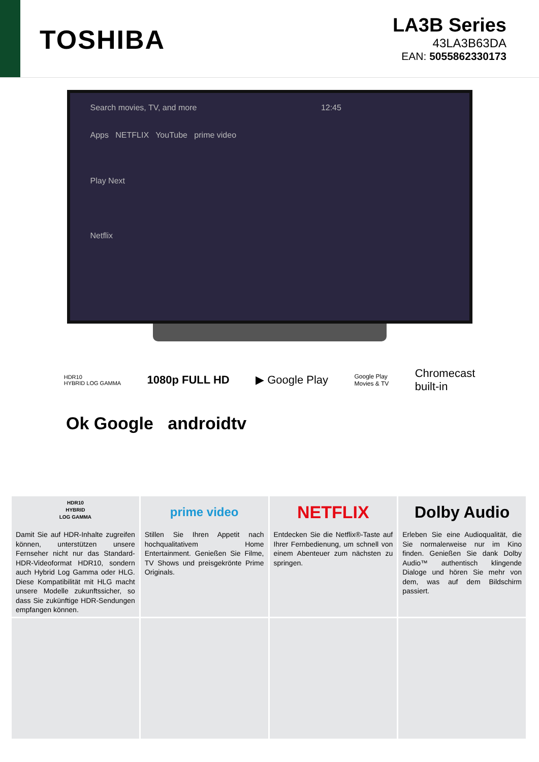TOSHIBA
LA3B Series
43LA3B63DA
EAN: 5055862330173
Search movies, TV, and more 12:45
Apps NETFLIX YouTube prime video
Play Next
Netflix
HDR10
HYBRID LOG GAMMA 1080p FULL HD ▶ Google Play Google Play
Movies & TV Chromecast
built-in
Ok Google androidtv
HDR10
HYBRID
LOG GAMMA
Damit Sie auf HDR-Inhalte zugreifen können, unterstützen unsere Fernseher nicht nur das Standard-HDR-Videoformat HDR10, sondern auch Hybrid Log Gamma oder HLG. Diese Kompatibilität mit HLG macht unsere Modelle zukunftssicher, so dass Sie zukünftige HDR-Sendungen empfangen können.
prime video
Stillen Sie Ihren Appetit nach hochqualitativem Home Entertainment. Genießen Sie Filme, TV Shows und preisgekrönte Prime Originals.
NETFLIX
Entdecken Sie die Netflix®-Taste auf Ihrer Fernbedienung, um schnell von einem Abenteuer zum nächsten zu springen.
Dolby Audio
Erleben Sie eine Audioqualität, die Sie normalerweise nur im Kino finden. Genießen Sie dank Dolby Audio™ authentisch klingende Dialoge und hören Sie mehr von dem, was auf dem Bildschirm passiert.